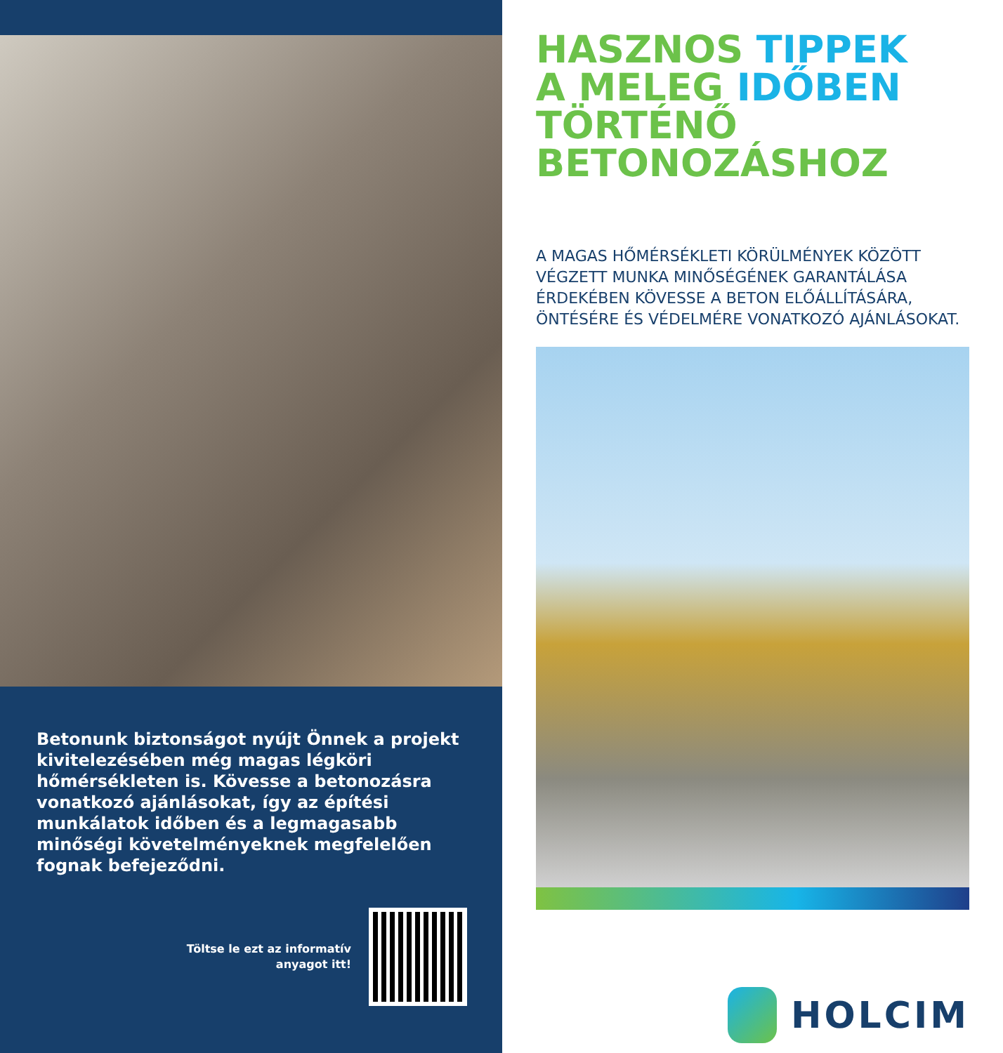Betonunk biztonságot nyújt Önnek a projekt kivitelezésében még magas légköri hőmérsékleten is. Kövesse a betonozásra vonatkozó ajánlásokat, így az építési munkálatok időben és a legmagasabb minőségi követelményeknek megfelelően fognak befejeződni.
Töltse le ezt az informatív
anyagot itt!
HASZNOS TIPPEK
A MELEG IDŐBEN
TÖRTÉNŐ
BETONOZÁSHOZ
A MAGAS HŐMÉRSÉKLETI KÖRÜLMÉNYEK KÖZÖTT VÉGZETT MUNKA MINŐSÉGÉNEK GARANTÁLÁSA ÉRDEKÉBEN KÖVESSE A BETON ELŐÁLLÍTÁSÁRA, ÖNTÉSÉRE ÉS VÉDELMÉRE VONATKOZÓ AJÁNLÁSOKAT.
HOLCIM